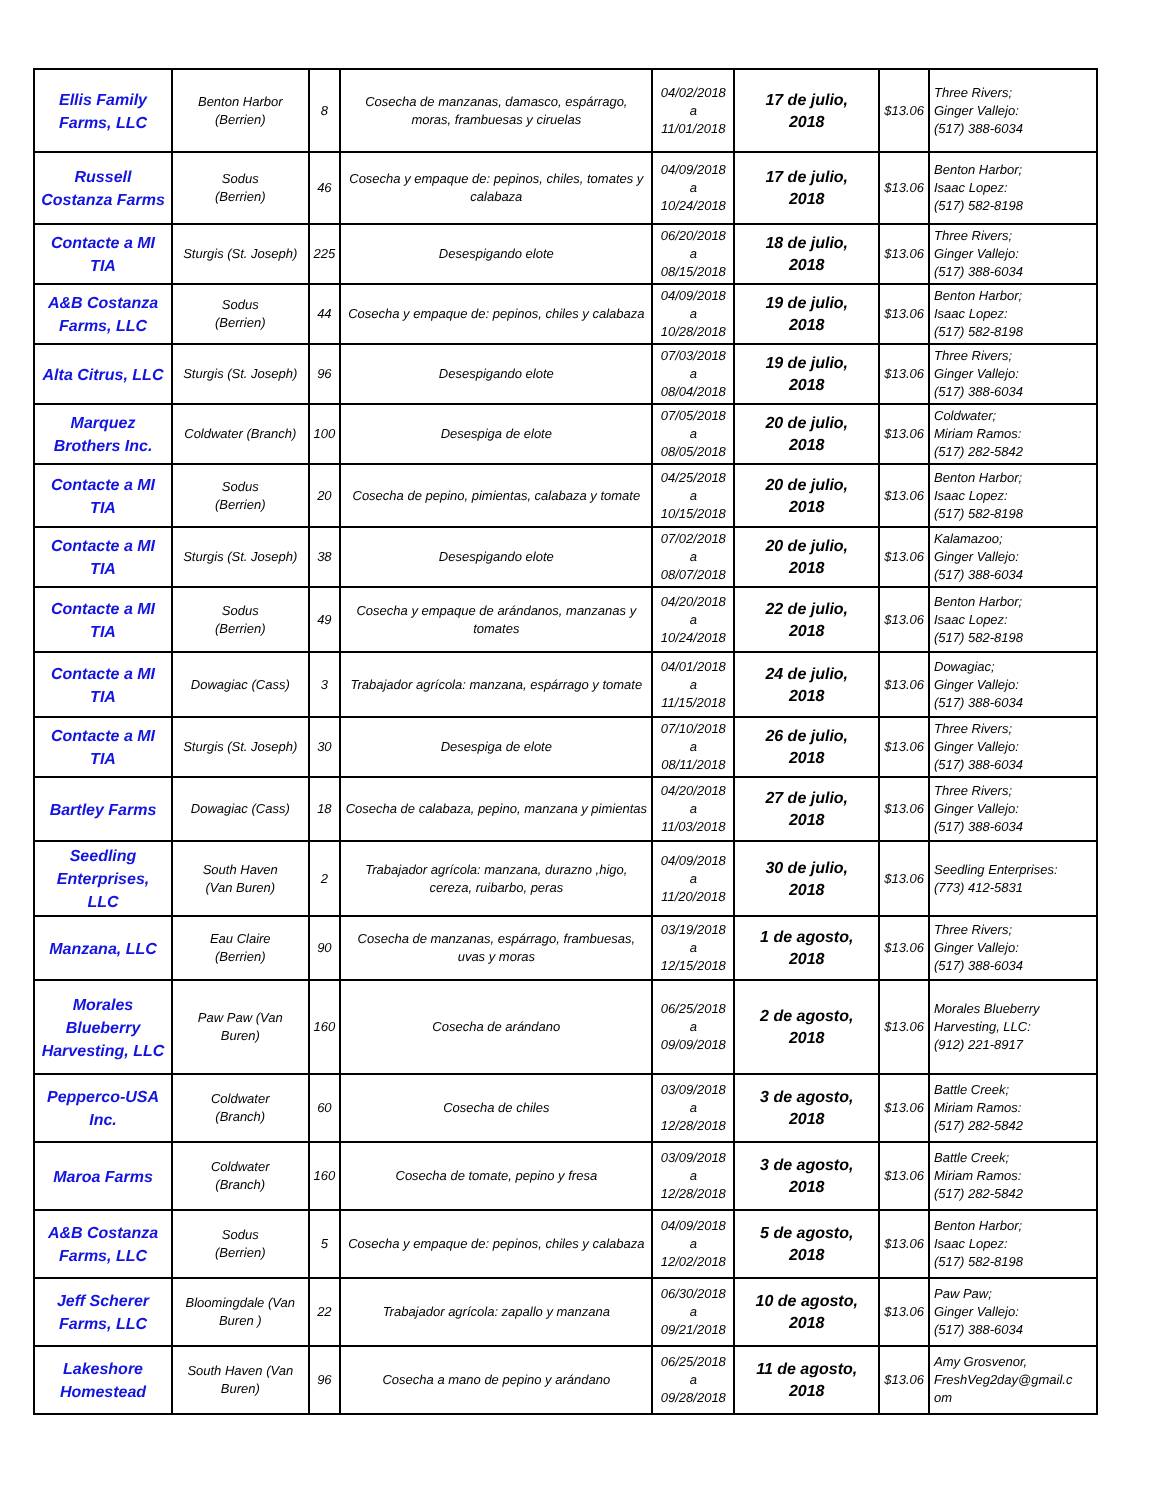| Ellis Family Farms, LLC | Benton Harbor (Berrien) | 8 | Cosecha de manzanas, damasco, espárrago, moras, frambuesas y ciruelas | 04/02/2018 a 11/01/2018 | 17 de julio, 2018 | $13.06 | Three Rivers; Ginger Vallejo: (517) 388-6034 |
| Russell Costanza Farms | Sodus (Berrien) | 46 | Cosecha y empaque de: pepinos, chiles, tomates y calabaza | 04/09/2018 a 10/24/2018 | 17 de julio, 2018 | $13.06 | Benton Harbor; Isaac Lopez: (517) 582-8198 |
| Contacte a MI TIA | Sturgis (St. Joseph) | 225 | Desespigando elote | 06/20/2018 a 08/15/2018 | 18 de julio, 2018 | $13.06 | Three Rivers; Ginger Vallejo: (517) 388-6034 |
| A&B Costanza Farms, LLC | Sodus (Berrien) | 44 | Cosecha y empaque de: pepinos, chiles y calabaza | 04/09/2018 a 10/28/2018 | 19 de julio, 2018 | $13.06 | Benton Harbor; Isaac Lopez: (517) 582-8198 |
| Alta Citrus, LLC | Sturgis (St. Joseph) | 96 | Desespigando elote | 07/03/2018 a 08/04/2018 | 19 de julio, 2018 | $13.06 | Three Rivers; Ginger Vallejo: (517) 388-6034 |
| Marquez Brothers Inc. | Coldwater (Branch) | 100 | Desespiga de elote | 07/05/2018 a 08/05/2018 | 20 de julio, 2018 | $13.06 | Coldwater; Miriam Ramos: (517) 282-5842 |
| Contacte a MI TIA | Sodus (Berrien) | 20 | Cosecha de pepino, pimientas, calabaza y tomate | 04/25/2018 a 10/15/2018 | 20 de julio, 2018 | $13.06 | Benton Harbor; Isaac Lopez: (517) 582-8198 |
| Contacte a MI TIA | Sturgis (St. Joseph) | 38 | Desespigando elote | 07/02/2018 a 08/07/2018 | 20 de julio, 2018 | $13.06 | Kalamazoo; Ginger Vallejo: (517) 388-6034 |
| Contacte a MI TIA | Sodus (Berrien) | 49 | Cosecha y empaque de arándanos, manzanas y tomates | 04/20/2018 a 10/24/2018 | 22 de julio, 2018 | $13.06 | Benton Harbor; Isaac Lopez: (517) 582-8198 |
| Contacte a MI TIA | Dowagiac (Cass) | 3 | Trabajador agrícola: manzana, espárrago y tomate | 04/01/2018 a 11/15/2018 | 24 de julio, 2018 | $13.06 | Dowagiac; Ginger Vallejo: (517) 388-6034 |
| Contacte a MI TIA | Sturgis (St. Joseph) | 30 | Desespiga de elote | 07/10/2018 a 08/11/2018 | 26 de julio, 2018 | $13.06 | Three Rivers; Ginger Vallejo: (517) 388-6034 |
| Bartley Farms | Dowagiac (Cass) | 18 | Cosecha de calabaza, pepino, manzana y pimientas | 04/20/2018 a 11/03/2018 | 27 de julio, 2018 | $13.06 | Three Rivers; Ginger Vallejo: (517) 388-6034 |
| Seedling Enterprises, LLC | South Haven (Van Buren) | 2 | Trabajador agrícola: manzana, durazno ,higo, cereza, ruibarbo, peras | 04/09/2018 a 11/20/2018 | 30 de julio, 2018 | $13.06 | Seedling Enterprises: (773) 412-5831 |
| Manzana, LLC | Eau Claire (Berrien) | 90 | Cosecha de manzanas, espárrago, frambuesas, uvas y moras | 03/19/2018 a 12/15/2018 | 1 de agosto, 2018 | $13.06 | Three Rivers; Ginger Vallejo: (517) 388-6034 |
| Morales Blueberry Harvesting, LLC | Paw Paw (Van Buren) | 160 | Cosecha de arándano | 06/25/2018 a 09/09/2018 | 2 de agosto, 2018 | $13.06 | Morales Blueberry Harvesting, LLC: (912) 221-8917 |
| Pepperco-USA Inc. | Coldwater (Branch) | 60 | Cosecha de chiles | 03/09/2018 a 12/28/2018 | 3 de agosto, 2018 | $13.06 | Battle Creek; Miriam Ramos: (517) 282-5842 |
| Maroa Farms | Coldwater (Branch) | 160 | Cosecha de tomate, pepino y fresa | 03/09/2018 a 12/28/2018 | 3 de agosto, 2018 | $13.06 | Battle Creek; Miriam Ramos: (517) 282-5842 |
| A&B Costanza Farms, LLC | Sodus (Berrien) | 5 | Cosecha y empaque de: pepinos, chiles y calabaza | 04/09/2018 a 12/02/2018 | 5 de agosto, 2018 | $13.06 | Benton Harbor; Isaac Lopez: (517) 582-8198 |
| Jeff Scherer Farms, LLC | Bloomingdale (Van Buren ) | 22 | Trabajador agrícola: zapallo y manzana | 06/30/2018 a 09/21/2018 | 10 de agosto, 2018 | $13.06 | Paw Paw; Ginger Vallejo: (517) 388-6034 |
| Lakeshore Homestead | South Haven (Van Buren) | 96 | Cosecha a mano de pepino y arándano | 06/25/2018 a 09/28/2018 | 11 de agosto, 2018 | $13.06 | Amy Grosvenor, FreshVeg2day@gmail.c om |